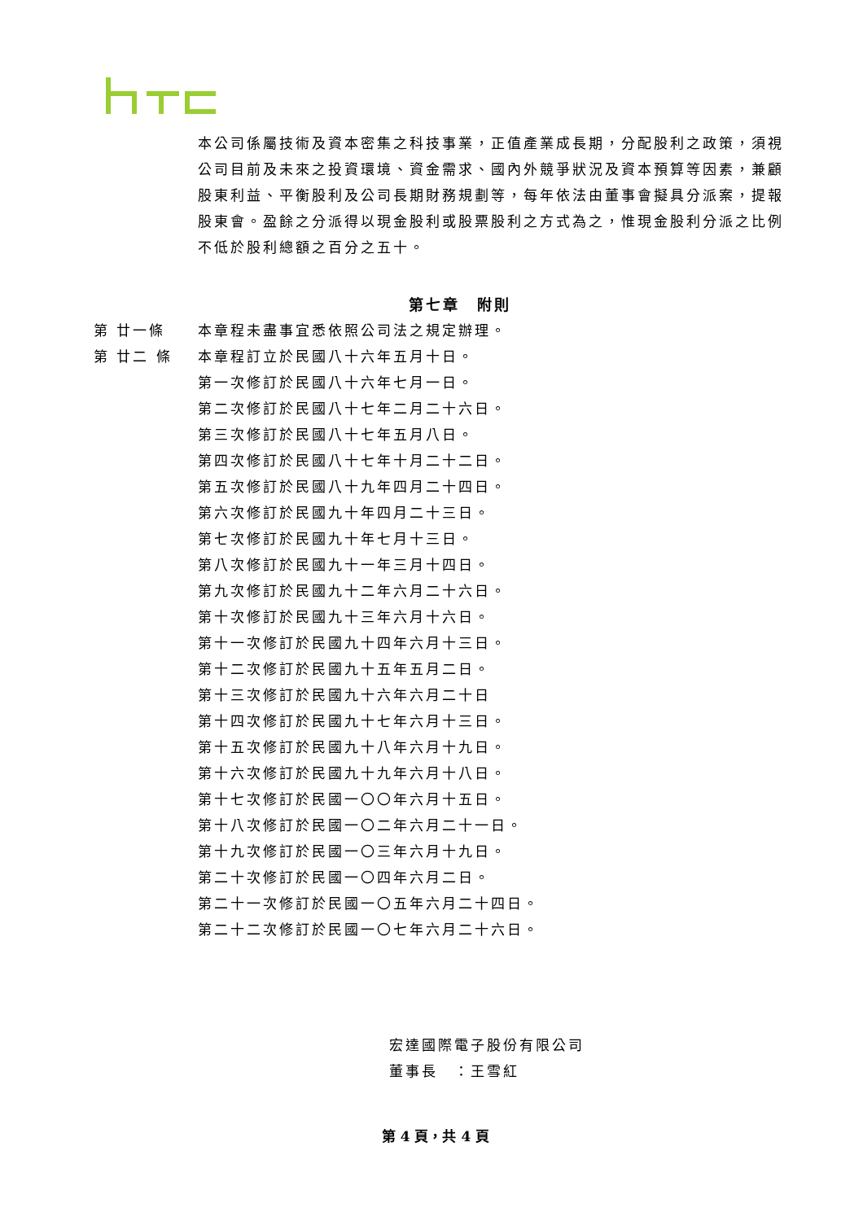本公司係屬技術及資本密集之科技事業，正值產業成長期，分配股利之政策，須視公司目前及未來之投資環境、資金需求、國內外競爭狀況及資本預算等因素，兼顧股東利益、平衡股利及公司長期財務規劃等，每年依法由董事會擬具分派案，提報股東會。盈餘之分派得以現金股利或股票股利之方式為之，惟現金股利分派之比例不低於股利總額之百分之五十。
第七章　附則
第 廿一條 本章程未盡事宜悉依照公司法之規定辦理。
第 廿二 條 本章程訂立於民國八十六年五月十日。
第一次修訂於民國八十六年七月一日。
第二次修訂於民國八十七年二月二十六日。
第三次修訂於民國八十七年五月八日。
第四次修訂於民國八十七年十月二十二日。
第五次修訂於民國八十九年四月二十四日。
第六次修訂於民國九十年四月二十三日。
第七次修訂於民國九十年七月十三日。
第八次修訂於民國九十一年三月十四日。
第九次修訂於民國九十二年六月二十六日。
第十次修訂於民國九十三年六月十六日。
第十一次修訂於民國九十四年六月十三日。
第十二次修訂於民國九十五年五月二日。
第十三次修訂於民國九十六年六月二十日
第十四次修訂於民國九十七年六月十三日。
第十五次修訂於民國九十八年六月十九日。
第十六次修訂於民國九十九年六月十八日。
第十七次修訂於民國一〇〇年六月十五日。
第十八次修訂於民國一〇二年六月二十一日。
第十九次修訂於民國一〇三年六月十九日。
第二十次修訂於民國一〇四年六月二日。
第二十一次修訂於民國一〇五年六月二十四日。
第二十二次修訂於民國一〇七年六月二十六日。
宏達國際電子股份有限公司
董事長　：王雪紅
第 4 頁，共 4 頁